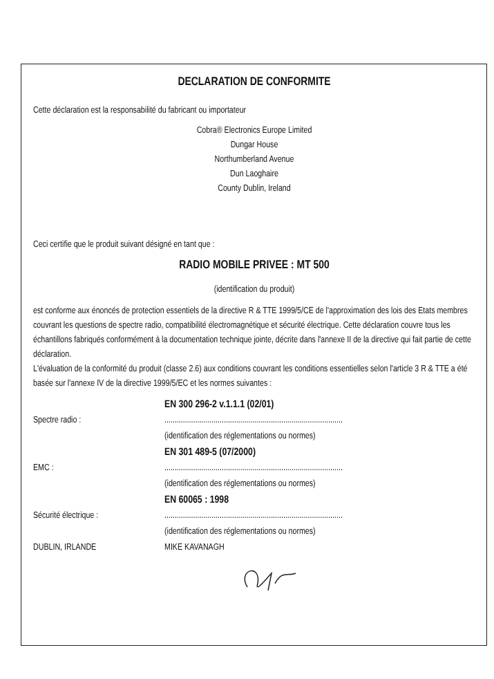DECLARATION DE CONFORMITE
Cette déclaration est la responsabilité du fabricant ou importateur
Cobra® Electronics Europe Limited
Dungar House
Northumberland Avenue
Dun Laoghaire
County Dublin, Ireland
Ceci certifie que le produit suivant désigné en tant que :
RADIO MOBILE PRIVEE : MT 500
(identification du produit)
est conforme aux énoncés de protection essentiels de la directive R & TTE 1999/5/CE de l'approximation des lois des Etats membres couvrant les questions de spectre radio, compatibilité électromagnétique et sécurité électrique. Cette déclaration couvre tous les échantillons fabriqués conformément à la documentation technique jointe, décrite dans l'annexe II de la directive qui fait partie de cette déclaration.
L'évaluation de la conformité du produit (classe 2.6) aux conditions couvrant les conditions essentielles selon l'article 3 R & TTE a été basée sur l'annexe IV de la directive 1999/5/EC et les normes suivantes :
EN 300 296-2 v.1.1.1 (02/01)
Spectre radio : .......................................................................................
(identification des réglementations ou normes)
EN 301 489-5 (07/2000)
EMC : .......................................................................................
(identification des réglementations ou normes)
EN 60065 : 1998
Sécurité électrique : .......................................................................................
(identification des réglementations ou normes)
DUBLIN, IRLANDE MIKE KAVANAGH